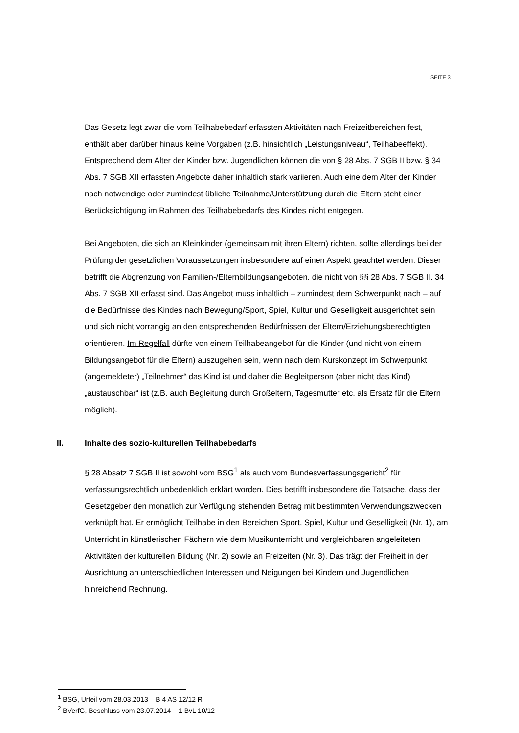SEITE 3
Das Gesetz legt zwar die vom Teilhabebedarf erfassten Aktivitäten nach Freizeitbereichen fest, enthält aber darüber hinaus keine Vorgaben (z.B. hinsichtlich „Leistungsniveau“, Teilhabeeffekt). Entsprechend dem Alter der Kinder bzw. Jugendlichen können die von § 28 Abs. 7 SGB II bzw. § 34 Abs. 7 SGB XII erfassten Angebote daher inhaltlich stark variieren. Auch eine dem Alter der Kinder nach notwendige oder zumindest übliche Teilnahme/Unterstützung durch die Eltern steht einer Berücksichtigung im Rahmen des Teilhabebedarfs des Kindes nicht entgegen.
Bei Angeboten, die sich an Kleinkinder (gemeinsam mit ihren Eltern) richten, sollte allerdings bei der Prüfung der gesetzlichen Voraussetzungen insbesondere auf einen Aspekt geachtet werden. Dieser betrifft die Abgrenzung von Familien-/Elternbildungsangeboten, die nicht von §§ 28 Abs. 7 SGB II, 34 Abs. 7 SGB XII erfasst sind. Das Angebot muss inhaltlich – zumindest dem Schwerpunkt nach – auf die Bedürfnisse des Kindes nach Bewegung/Sport, Spiel, Kultur und Geselligkeit ausgerichtet sein und sich nicht vorrangig an den entsprechenden Bedürfnissen der Eltern/Erziehungsberechtigten orientieren. Im Regelfall dürfte von einem Teilhabeangebot für die Kinder (und nicht von einem Bildungsangebot für die Eltern) auszugehen sein, wenn nach dem Kurskonzept im Schwerpunkt (angemeldeter) „Teilnehmer“ das Kind ist und daher die Begleitperson (aber nicht das Kind) „austauschbar“ ist (z.B. auch Begleitung durch Großeltern, Tagesmutter etc. als Ersatz für die Eltern möglich).
II. Inhalte des sozio-kulturellen Teilhabebedarfs
§ 28 Absatz 7 SGB II ist sowohl vom BSG<sup>1</sup> als auch vom Bundesverfassungsgericht<sup>2</sup> für verfassungsrechtlich unbedenklich erklärt worden. Dies betrifft insbesondere die Tatsache, dass der Gesetzgeber den monatlich zur Verfügung stehenden Betrag mit bestimmten Verwendungszwecken verknüpft hat. Er ermöglicht Teilhabe in den Bereichen Sport, Spiel, Kultur und Geselligkeit (Nr. 1), am Unterricht in künstlerischen Fächern wie dem Musikunterricht und vergleichbaren angeleiteten Aktivitäten der kulturellen Bildung (Nr. 2) sowie an Freizeiten (Nr. 3). Das trägt der Freiheit in der Ausrichtung an unterschiedlichen Interessen und Neigungen bei Kindern und Jugendlichen hinreichend Rechnung.
<sup>1</sup> BSG, Urteil vom 28.03.2013 – B 4 AS 12/12 R
<sup>2</sup> BVerfG, Beschluss vom 23.07.2014 – 1 BvL 10/12